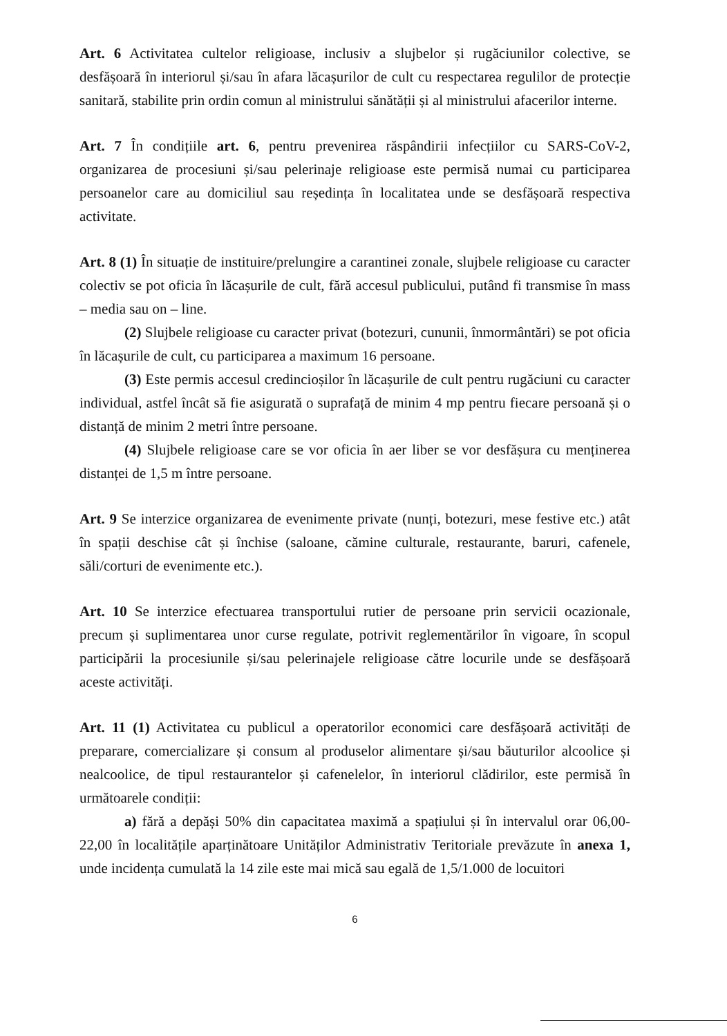Art. 6 Activitatea cultelor religioase, inclusiv a slujbelor și rugăciunilor colective, se desfășoară în interiorul și/sau în afara lăcașurilor de cult cu respectarea regulilor de protecție sanitară, stabilite prin ordin comun al ministrului sănătății și al ministrului afacerilor interne.
Art. 7 În condițiile art. 6, pentru prevenirea răspândirii infecțiilor cu SARS-CoV-2, organizarea de procesiuni și/sau pelerinaje religioase este permisă numai cu participarea persoanelor care au domiciliul sau reședința în localitatea unde se desfășoară respectiva activitate.
Art. 8 (1) În situație de instituire/prelungire a carantinei zonale, slujbele religioase cu caracter colectiv se pot oficia în lăcașurile de cult, fără accesul publicului, putând fi transmise în mass – media sau on – line.
(2) Slujbele religioase cu caracter privat (botezuri, cununii, înmormântări) se pot oficia în lăcașurile de cult, cu participarea a maximum 16 persoane.
(3) Este permis accesul credincioșilor în lăcașurile de cult pentru rugăciuni cu caracter individual, astfel încât să fie asigurată o suprafață de minim 4 mp pentru fiecare persoană și o distanță de minim 2 metri între persoane.
(4) Slujbele religioase care se vor oficia în aer liber se vor desfășura cu menținerea distanței de 1,5 m între persoane.
Art. 9 Se interzice organizarea de evenimente private (nunți, botezuri, mese festive etc.) atât în spații deschise cât și închise (saloane, cămine culturale, restaurante, baruri, cafenele, săli/corturi de evenimente etc.).
Art. 10 Se interzice efectuarea transportului rutier de persoane prin servicii ocazionale, precum și suplimentarea unor curse regulate, potrivit reglementărilor în vigoare, în scopul participării la procesiunile și/sau pelerinajele religioase către locurile unde se desfășoară aceste activități.
Art. 11 (1) Activitatea cu publicul a operatorilor economici care desfășoară activități de preparare, comercializare și consum al produselor alimentare și/sau băuturilor alcoolice și nealcoolice, de tipul restaurantelor și cafenelelor, în interiorul clădirilor, este permisă în următoarele condiții:
a) fără a depăși 50% din capacitatea maximă a spațiului și în intervalul orar 06,00-22,00 în localitățile aparținătoare Unităților Administrativ Teritoriale prevăzute în anexa 1, unde incidența cumulată la 14 zile este mai mică sau egală de 1,5/1.000 de locuitori
6